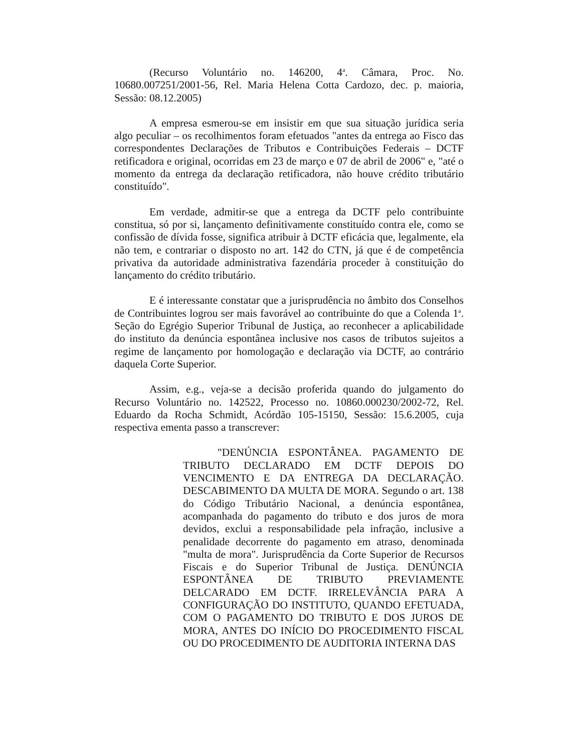(Recurso Voluntário no. 146200, 4<sup>a</sup>. Câmara, Proc. No. 10680.007251/2001-56, Rel. Maria Helena Cotta Cardozo, dec. p. maioria, Sessão: 08.12.2005)
A empresa esmerou-se em insistir em que sua situação jurídica seria algo peculiar – os recolhimentos foram efetuados "antes da entrega ao Fisco das correspondentes Declarações de Tributos e Contribuições Federais – DCTF retificadora e original, ocorridas em 23 de março e 07 de abril de 2006" e, "até o momento da entrega da declaração retificadora, não houve crédito tributário constituído".
Em verdade, admitir-se que a entrega da DCTF pelo contribuinte constitua, só por si, lançamento definitivamente constituído contra ele, como se confissão de dívida fosse, significa atribuir à DCTF eficácia que, legalmente, ela não tem, e contrariar o disposto no art. 142 do CTN, já que é de competência privativa da autoridade administrativa fazendária proceder à constituição do lançamento do crédito tributário.
E é interessante constatar que a jurisprudência no âmbito dos Conselhos de Contribuintes logrou ser mais favorável ao contribuinte do que a Colenda 1<sup>a</sup>. Seção do Egrégio Superior Tribunal de Justiça, ao reconhecer a aplicabilidade do instituto da denúncia espontânea inclusive nos casos de tributos sujeitos a regime de lançamento por homologação e declaração via DCTF, ao contrário daquela Corte Superior.
Assim, e.g., veja-se a decisão proferida quando do julgamento do Recurso Voluntário no. 142522, Processo no. 10860.000230/2002-72, Rel. Eduardo da Rocha Schmidt, Acórdão 105-15150, Sessão: 15.6.2005, cuja respectiva ementa passo a transcrever:
"DENÚNCIA ESPONTÂNEA. PAGAMENTO DE TRIBUTO DECLARADO EM DCTF DEPOIS DO VENCIMENTO E DA ENTREGA DA DECLARAÇÃO. DESCABIMENTO DA MULTA DE MORA. Segundo o art. 138 do Código Tributário Nacional, a denúncia espontânea, acompanhada do pagamento do tributo e dos juros de mora devidos, exclui a responsabilidade pela infração, inclusive a penalidade decorrente do pagamento em atraso, denominada "multa de mora". Jurisprudência da Corte Superior de Recursos Fiscais e do Superior Tribunal de Justiça. DENÚNCIA ESPONTÂNEA DE TRIBUTO PREVIAMENTE DELCARADO EM DCTF. IRRELEVÂNCIA PARA A CONFIGURAÇÃO DO INSTITUTO, QUANDO EFETUADA, COM O PAGAMENTO DO TRIBUTO E DOS JUROS DE MORA, ANTES DO INÍCIO DO PROCEDIMENTO FISCAL OU DO PROCEDIMENTO DE AUDITORIA INTERNA DAS